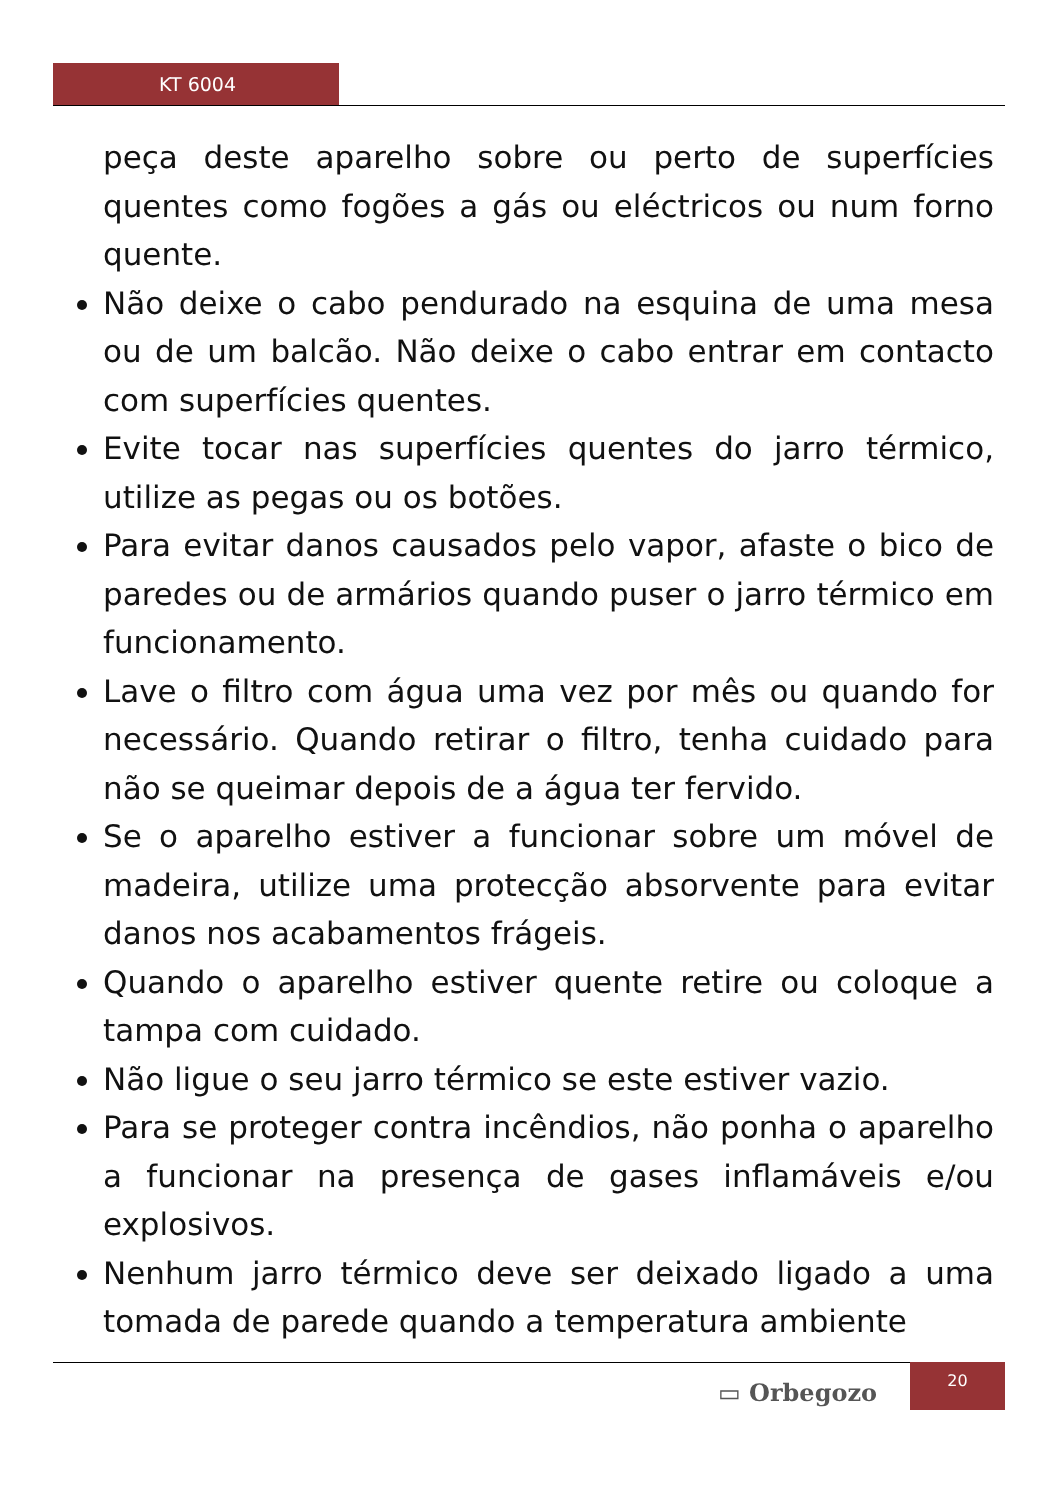KT 6004
peça deste aparelho sobre ou perto de superfícies quentes como fogões a gás ou eléctricos ou num forno quente.
Não deixe o cabo pendurado na esquina de uma mesa ou de um balcão. Não deixe o cabo entrar em contacto com superfícies quentes.
Evite tocar nas superfícies quentes do jarro térmico, utilize as pegas ou os botões.
Para evitar danos causados pelo vapor, afaste o bico de paredes ou de armários quando puser o jarro térmico em funcionamento.
Lave o filtro com água uma vez por mês ou quando for necessário. Quando retirar o filtro, tenha cuidado para não se queimar depois de a água ter fervido.
Se o aparelho estiver a funcionar sobre um móvel de madeira, utilize uma protecção absorvente para evitar danos nos acabamentos frágeis.
Quando o aparelho estiver quente retire ou coloque a tampa com cuidado.
Não ligue o seu jarro térmico se este estiver vazio.
Para se proteger contra incêndios, não ponha o aparelho a funcionar na presença de gases inflamáveis e/ou explosivos.
Nenhum jarro térmico deve ser deixado ligado a uma tomada de parede quando a temperatura ambiente
▭ Orbegozo
20